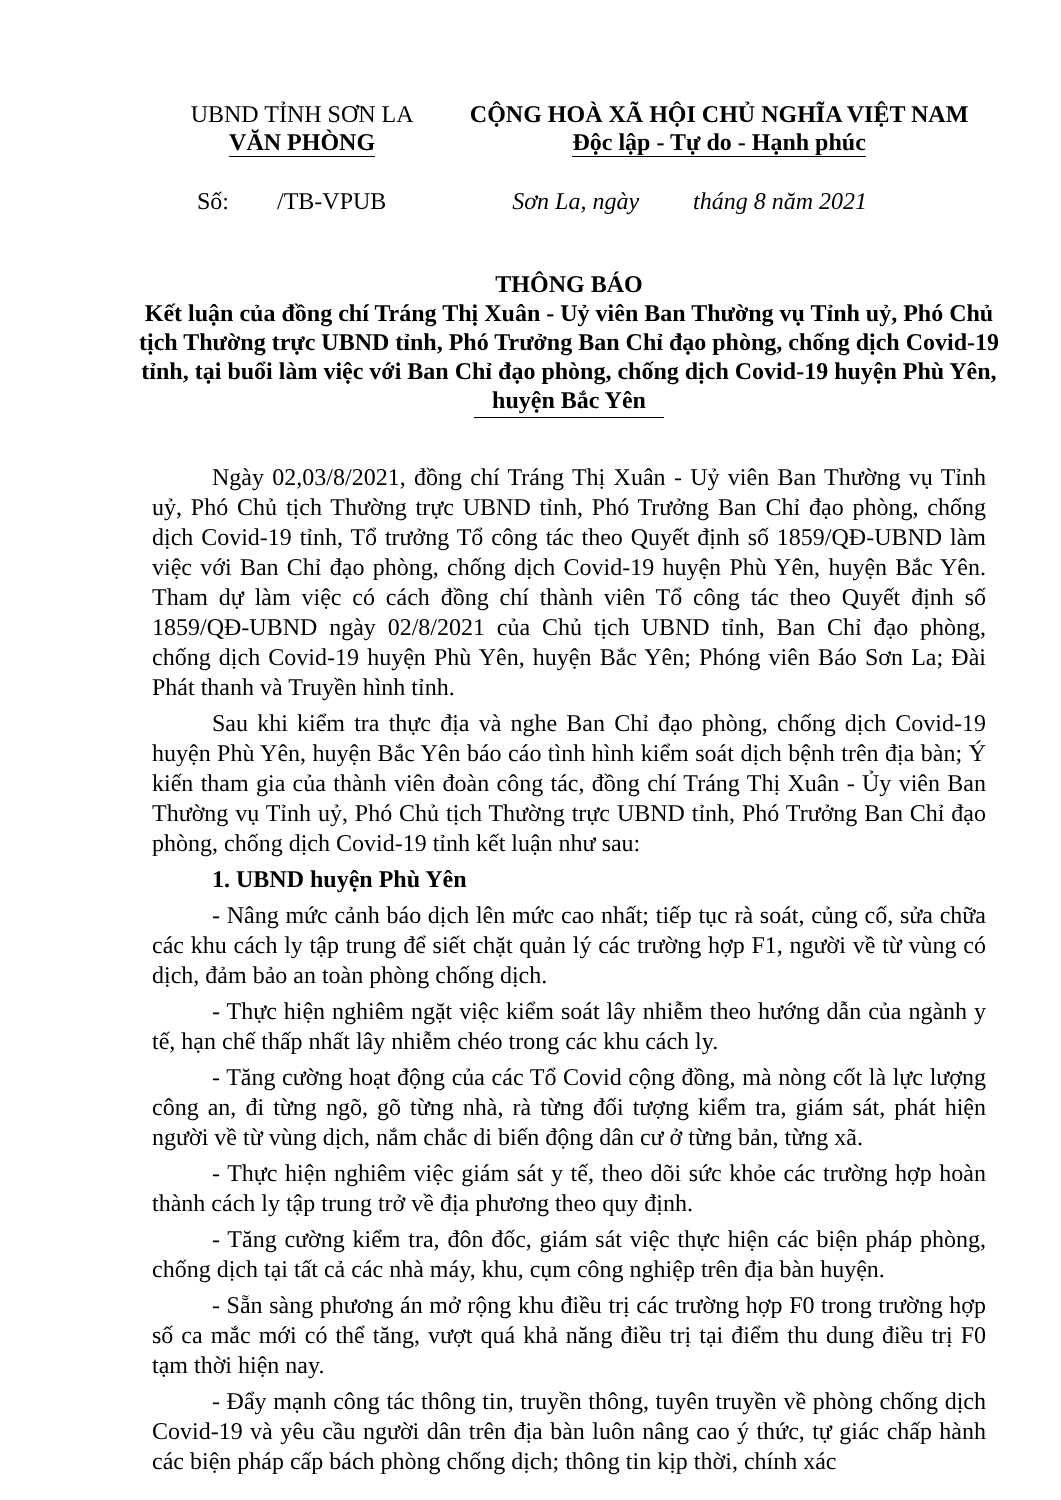| UBND TỈNH SƠN LA VĂN PHÒNG | CỘNG HOÀ XÃ HỘI CHỦ NGHĨA VIỆT NAM Độc lập - Tự do - Hạnh phúc |
| Số: /TB-VPUB | Sơn La, ngày tháng 8 năm 2021 |
THÔNG BÁO
Kết luận của đồng chí Tráng Thị Xuân - Uỷ viên Ban Thường vụ Tỉnh uỷ, Phó Chủ tịch Thường trực UBND tỉnh, Phó Trưởng Ban Chỉ đạo phòng, chống dịch Covid-19 tỉnh, tại buổi làm việc với Ban Chỉ đạo phòng, chống dịch Covid-19 huyện Phù Yên, huyện Bắc Yên
Ngày 02,03/8/2021, đồng chí Tráng Thị Xuân - Uỷ viên Ban Thường vụ Tỉnh uỷ, Phó Chủ tịch Thường trực UBND tỉnh, Phó Trưởng Ban Chỉ đạo phòng, chống dịch Covid-19 tỉnh, Tổ trưởng Tổ công tác theo Quyết định số 1859/QĐ-UBND làm việc với Ban Chỉ đạo phòng, chống dịch Covid-19 huyện Phù Yên, huyện Bắc Yên. Tham dự làm việc có cách đồng chí thành viên Tổ công tác theo Quyết định số 1859/QĐ-UBND ngày 02/8/2021 của Chủ tịch UBND tỉnh, Ban Chỉ đạo phòng, chống dịch Covid-19 huyện Phù Yên, huyện Bắc Yên; Phóng viên Báo Sơn La; Đài Phát thanh và Truyền hình tỉnh.
Sau khi kiểm tra thực địa và nghe Ban Chỉ đạo phòng, chống dịch Covid-19 huyện Phù Yên, huyện Bắc Yên báo cáo tình hình kiểm soát dịch bệnh trên địa bàn; Ý kiến tham gia của thành viên đoàn công tác, đồng chí Tráng Thị Xuân - Ủy viên Ban Thường vụ Tỉnh uỷ, Phó Chủ tịch Thường trực UBND tỉnh, Phó Trưởng Ban Chỉ đạo phòng, chống dịch Covid-19 tỉnh kết luận như sau:
1. UBND huyện Phù Yên
- Nâng mức cảnh báo dịch lên mức cao nhất; tiếp tục rà soát, củng cố, sửa chữa các khu cách ly tập trung để siết chặt quản lý các trường hợp F1, người về từ vùng có dịch, đảm bảo an toàn phòng chống dịch.
- Thực hiện nghiêm ngặt việc kiểm soát lây nhiễm theo hướng dẫn của ngành y tế, hạn chế thấp nhất lây nhiễm chéo trong các khu cách ly.
- Tăng cường hoạt động của các Tổ Covid cộng đồng, mà nòng cốt là lực lượng công an, đi từng ngõ, gõ từng nhà, rà từng đối tượng kiểm tra, giám sát, phát hiện người về từ vùng dịch, nắm chắc di biến động dân cư ở từng bản, từng xã.
- Thực hiện nghiêm việc giám sát y tế, theo dõi sức khỏe các trường hợp hoàn thành cách ly tập trung trở về địa phương theo quy định.
- Tăng cường kiểm tra, đôn đốc, giám sát việc thực hiện các biện pháp phòng, chống dịch tại tất cả các nhà máy, khu, cụm công nghiệp trên địa bàn huyện.
- Sẵn sàng phương án mở rộng khu điều trị các trường hợp F0 trong trường hợp số ca mắc mới có thể tăng, vượt quá khả năng điều trị tại điểm thu dung điều trị F0 tạm thời hiện nay.
- Đẩy mạnh công tác thông tin, truyền thông, tuyên truyền về phòng chống dịch Covid-19 và yêu cầu người dân trên địa bàn luôn nâng cao ý thức, tự giác chấp hành các biện pháp cấp bách phòng chống dịch; thông tin kịp thời, chính xác